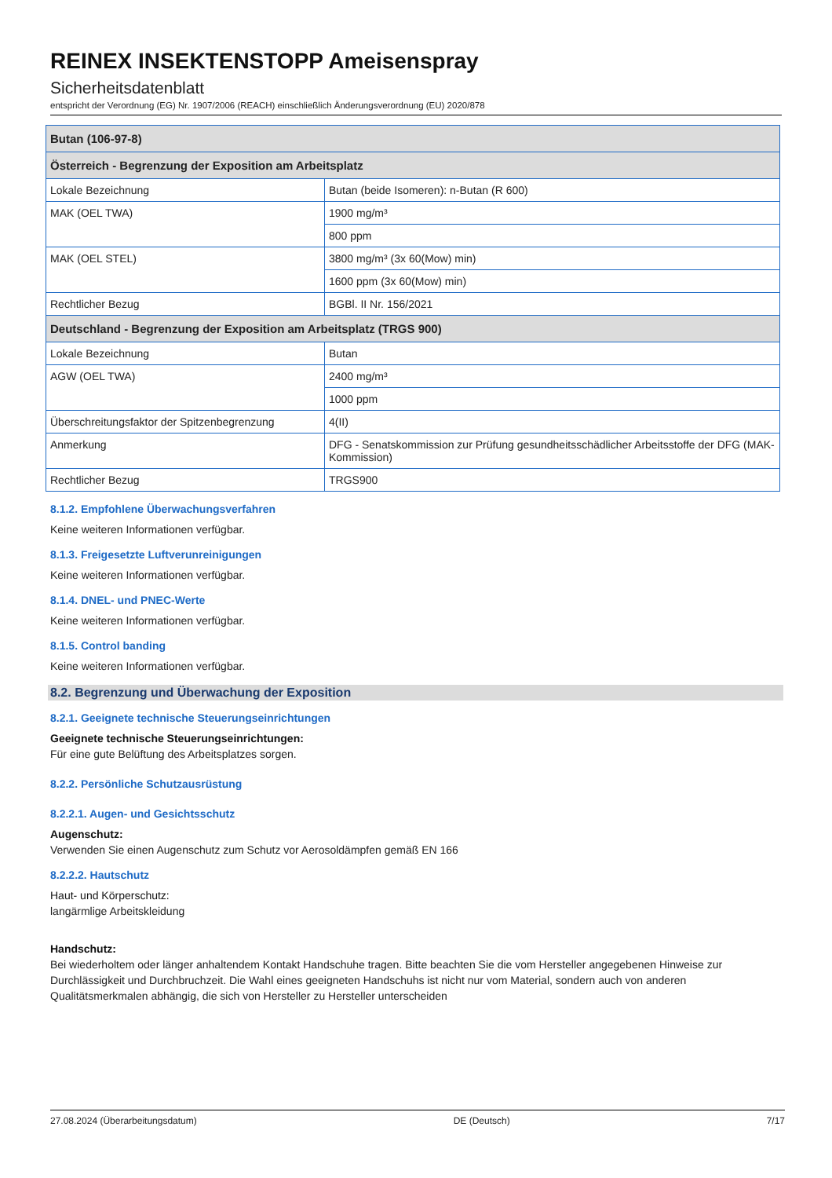REINEX INSEKTENSTOPP Ameisenspray
Sicherheitsdatenblatt
entspricht der Verordnung (EG) Nr. 1907/2006 (REACH) einschließlich Änderungsverordnung (EU) 2020/878
| Butan (106-97-8) | |
| --- | --- |
| Österreich - Begrenzung der Exposition am Arbeitsplatz | |
| Lokale Bezeichnung | Butan (beide Isomeren): n-Butan (R 600) |
| MAK (OEL TWA) | 1900 mg/m³ |
| | 800 ppm |
| MAK (OEL STEL) | 3800 mg/m³ (3x 60(Mow) min) |
| | 1600 ppm (3x 60(Mow) min) |
| Rechtlicher Bezug | BGBl. II Nr. 156/2021 |
| Deutschland - Begrenzung der Exposition am Arbeitsplatz (TRGS 900) | |
| Lokale Bezeichnung | Butan |
| AGW (OEL TWA) | 2400 mg/m³ |
| | 1000 ppm |
| Überschreitungsfaktor der Spitzenbegrenzung | 4(II) |
| Anmerkung | DFG - Senatskommission zur Prüfung gesundheitsschädlicher Arbeitsstoffe der DFG (MAK-Kommission) |
| Rechtlicher Bezug | TRGS900 |
8.1.2. Empfohlene Überwachungsverfahren
Keine weiteren Informationen verfügbar.
8.1.3. Freigesetzte Luftverunreinigungen
Keine weiteren Informationen verfügbar.
8.1.4. DNEL- und PNEC-Werte
Keine weiteren Informationen verfügbar.
8.1.5. Control banding
Keine weiteren Informationen verfügbar.
8.2. Begrenzung und Überwachung der Exposition
8.2.1. Geeignete technische Steuerungseinrichtungen
Geeignete technische Steuerungseinrichtungen:
Für eine gute Belüftung des Arbeitsplatzes sorgen.
8.2.2. Persönliche Schutzausrüstung
8.2.2.1. Augen- und Gesichtsschutz
Augenschutz:
Verwenden Sie einen Augenschutz zum Schutz vor Aerosoldämpfen gemäß EN 166
8.2.2.2. Hautschutz
Haut- und Körperschutz:
langärmlige Arbeitskleidung
Handschutz:
Bei wiederholtem oder länger anhaltendem Kontakt Handschuhe tragen. Bitte beachten Sie die vom Hersteller angegebenen Hinweise zur Durchlässigkeit und Durchbruchzeit. Die Wahl eines geeigneten Handschuhs ist nicht nur vom Material, sondern auch von anderen Qualitätsmerkmalen abhängig, die sich von Hersteller zu Hersteller unterscheiden
27.08.2024 (Überarbeitungsdatum) DE (Deutsch) 7/17